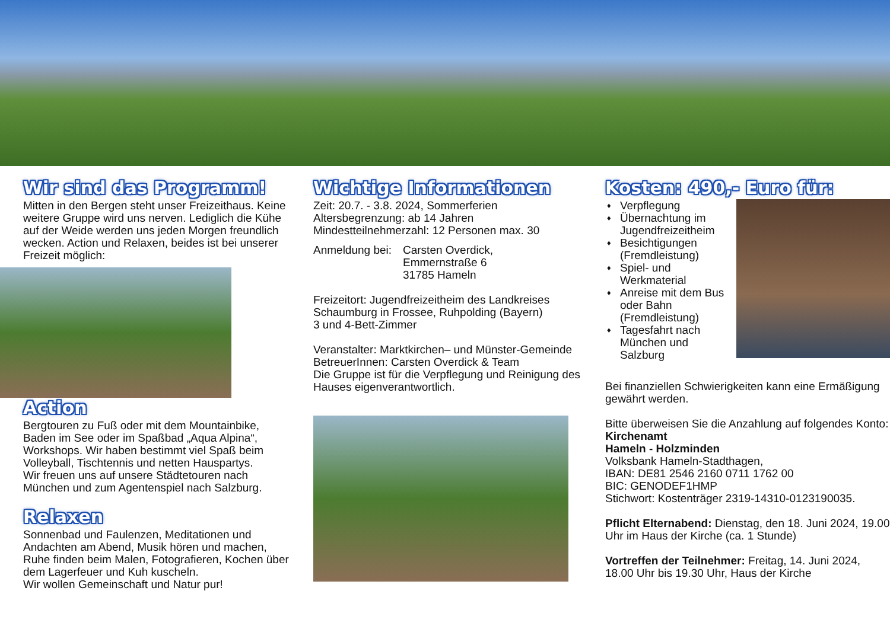Wir sind das Programm!
Mitten in den Bergen steht unser Freizeithaus. Keine weitere Gruppe wird uns nerven. Lediglich die Kühe auf der Weide werden uns jeden Morgen freundlich wecken. Action und Relaxen, beides ist bei unserer Freizeit möglich:
Action
Bergtouren zu Fuß oder mit dem Mountainbike, Baden im See oder im Spaßbad „Aqua Alpina“, Workshops. Wir haben bestimmt viel Spaß beim Volleyball, Tischtennis und netten Hauspartys.
Wir freuen uns auf unsere Städtetouren nach München und zum Agentenspiel nach Salzburg.
Relaxen
Sonnenbad und Faulenzen, Meditationen und Andachten am Abend, Musik hören und machen, Ruhe finden beim Malen, Fotografieren, Kochen über dem Lagerfeuer und Kuh kuscheln.
Wir wollen Gemeinschaft und Natur pur!
Wichtige Informationen
Zeit: 20.7. - 3.8. 2024, Sommerferien
Altersbegrenzung: ab 14 Jahren
Mindestteilnehmerzahl: 12 Personen max. 30
Anmeldung bei:
Carsten Overdick,
Emmernstraße 6
31785 Hameln
Freizeitort: Jugendfreizeitheim des Landkreises Schaumburg in Frossee, Ruhpolding (Bayern)
3 und 4-Bett-Zimmer
Veranstalter: Marktkirchen– und Münster-Gemeinde
BetreuerInnen: Carsten Overdick & Team
Die Gruppe ist für die Verpflegung und Reinigung des Hauses eigenverantwortlich.
Kosten: 490,- Euro für:
♦ Verpflegung
♦ Übernachtung im Jugendfreizeitheim
♦ Besichtigungen (Fremdleistung)
♦ Spiel- und Werkmaterial
♦ Anreise mit dem Bus oder Bahn (Fremdleistung)
♦ Tagesfahrt nach München und Salzburg
Bei finanziellen Schwierigkeiten kann eine Ermäßigung gewährt werden.
Bitte überweisen Sie die Anzahlung auf folgendes Konto:
Kirchenamt
Hameln - Holzminden
Volksbank Hameln-Stadthagen,
IBAN: DE81 2546 2160 0711 1762 00
BIC: GENODEF1HMP
Stichwort: Kostenträger 2319-14310-0123190035.
Pflicht Elternabend: Dienstag, den 18. Juni 2024, 19.00 Uhr im Haus der Kirche (ca. 1 Stunde)
Vortreffen der Teilnehmer: Freitag, 14. Juni 2024, 18.00 Uhr bis 19.30 Uhr, Haus der Kirche